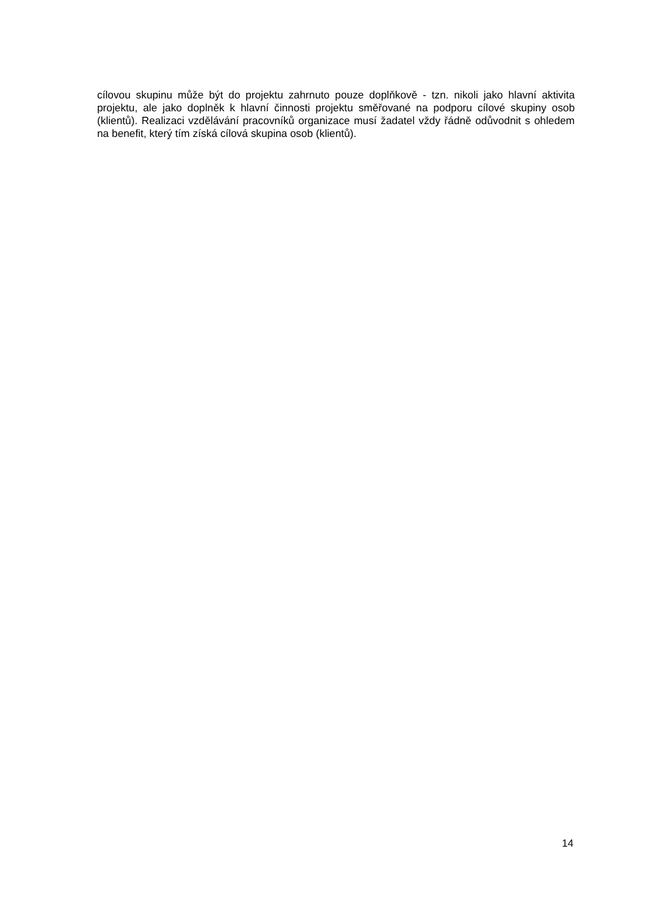cílovou skupinu může být do projektu zahrnuto pouze doplňkově - tzn. nikoli jako hlavní aktivita projektu, ale jako doplněk k hlavní činnosti projektu směřované na podporu cílové skupiny osob (klientů). Realizaci vzdělávání pracovníků organizace musí žadatel vždy řádně odůvodnit s ohledem na benefit, který tím získá cílová skupina osob (klientů).
14